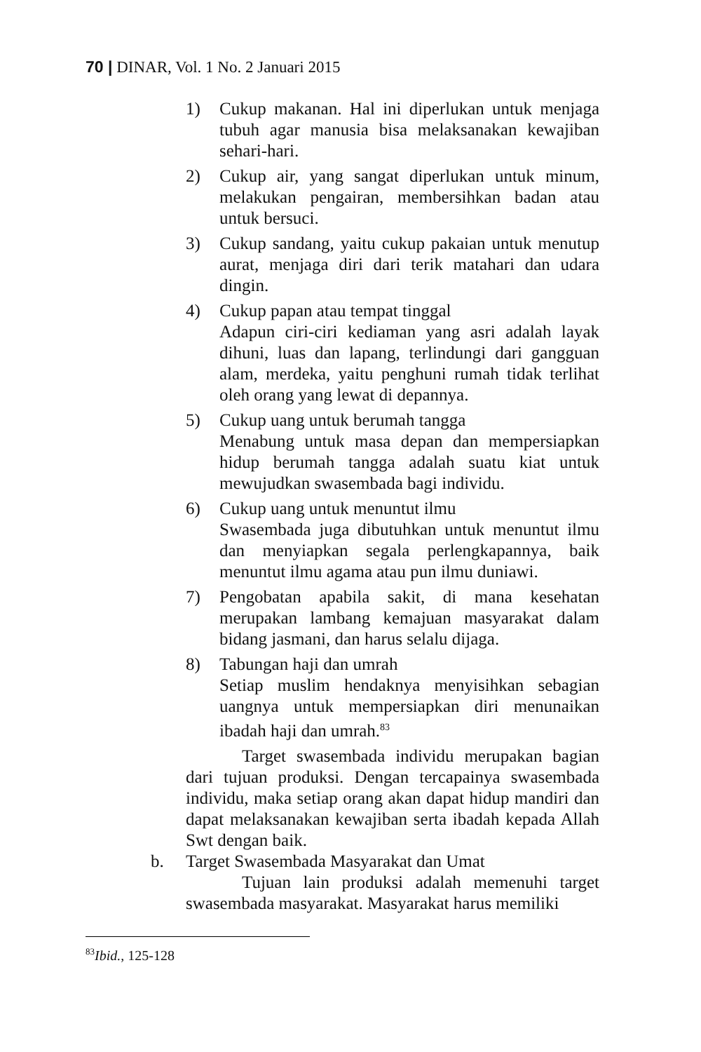70 | DINAR, Vol. 1 No. 2 Januari 2015
1) Cukup makanan. Hal ini diperlukan untuk menjaga tubuh agar manusia bisa melaksanakan kewajiban sehari-hari.
2) Cukup air, yang sangat diperlukan untuk minum, melakukan pengairan, membersihkan badan atau untuk bersuci.
3) Cukup sandang, yaitu cukup pakaian untuk menutup aurat, menjaga diri dari terik matahari dan udara dingin.
4) Cukup papan atau tempat tinggal
Adapun ciri-ciri kediaman yang asri adalah layak dihuni, luas dan lapang, terlindungi dari gangguan alam, merdeka, yaitu penghuni rumah tidak terlihat oleh orang yang lewat di depannya.
5) Cukup uang untuk berumah tangga
Menabung untuk masa depan dan mempersiapkan hidup berumah tangga adalah suatu kiat untuk mewujudkan swasembada bagi individu.
6) Cukup uang untuk menuntut ilmu
Swasembada juga dibutuhkan untuk menuntut ilmu dan menyiapkan segala perlengkapannya, baik menuntut ilmu agama atau pun ilmu duniawi.
7) Pengobatan apabila sakit, di mana kesehatan merupakan lambang kemajuan masyarakat dalam bidang jasmani, dan harus selalu dijaga.
8) Tabungan haji dan umrah
Setiap muslim hendaknya menyisihkan sebagian uangnya untuk mempersiapkan diri menunaikan ibadah haji dan umrah.<sup>83</sup>
Target swasembada individu merupakan bagian dari tujuan produksi. Dengan tercapainya swasembada individu, maka setiap orang akan dapat hidup mandiri dan dapat melaksanakan kewajiban serta ibadah kepada Allah Swt dengan baik.
b. Target Swasembada Masyarakat dan Umat
Tujuan lain produksi adalah memenuhi target swasembada masyarakat. Masyarakat harus memiliki
<sup>83</sup> Ibid., 125-128